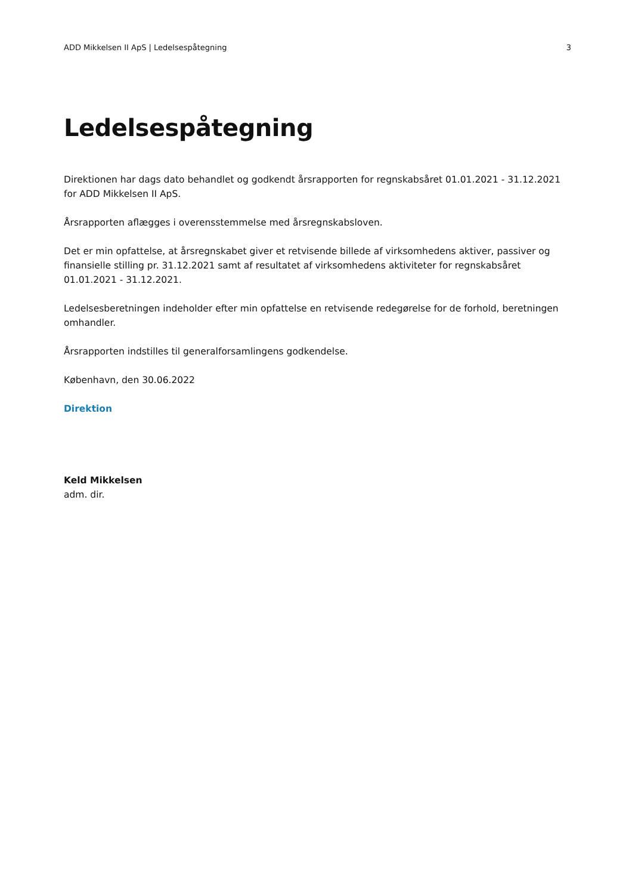ADD Mikkelsen II ApS | Ledelsespåtegning 3
Ledelsespåtegning
Direktionen har dags dato behandlet og godkendt årsrapporten for regnskabsåret 01.01.2021 - 31.12.2021 for ADD Mikkelsen II ApS.
Årsrapporten aflægges i overensstemmelse med årsregnskabsloven.
Det er min opfattelse, at årsregnskabet giver et retvisende billede af virksomhedens aktiver, passiver og finansielle stilling pr. 31.12.2021 samt af resultatet af virksomhedens aktiviteter for regnskabsåret 01.01.2021 - 31.12.2021.
Ledelsesberetningen indeholder efter min opfattelse en retvisende redegørelse for de forhold, beretningen omhandler.
Årsrapporten indstilles til generalforsamlingens godkendelse.
København, den 30.06.2022
Direktion
Keld Mikkelsen
adm. dir.